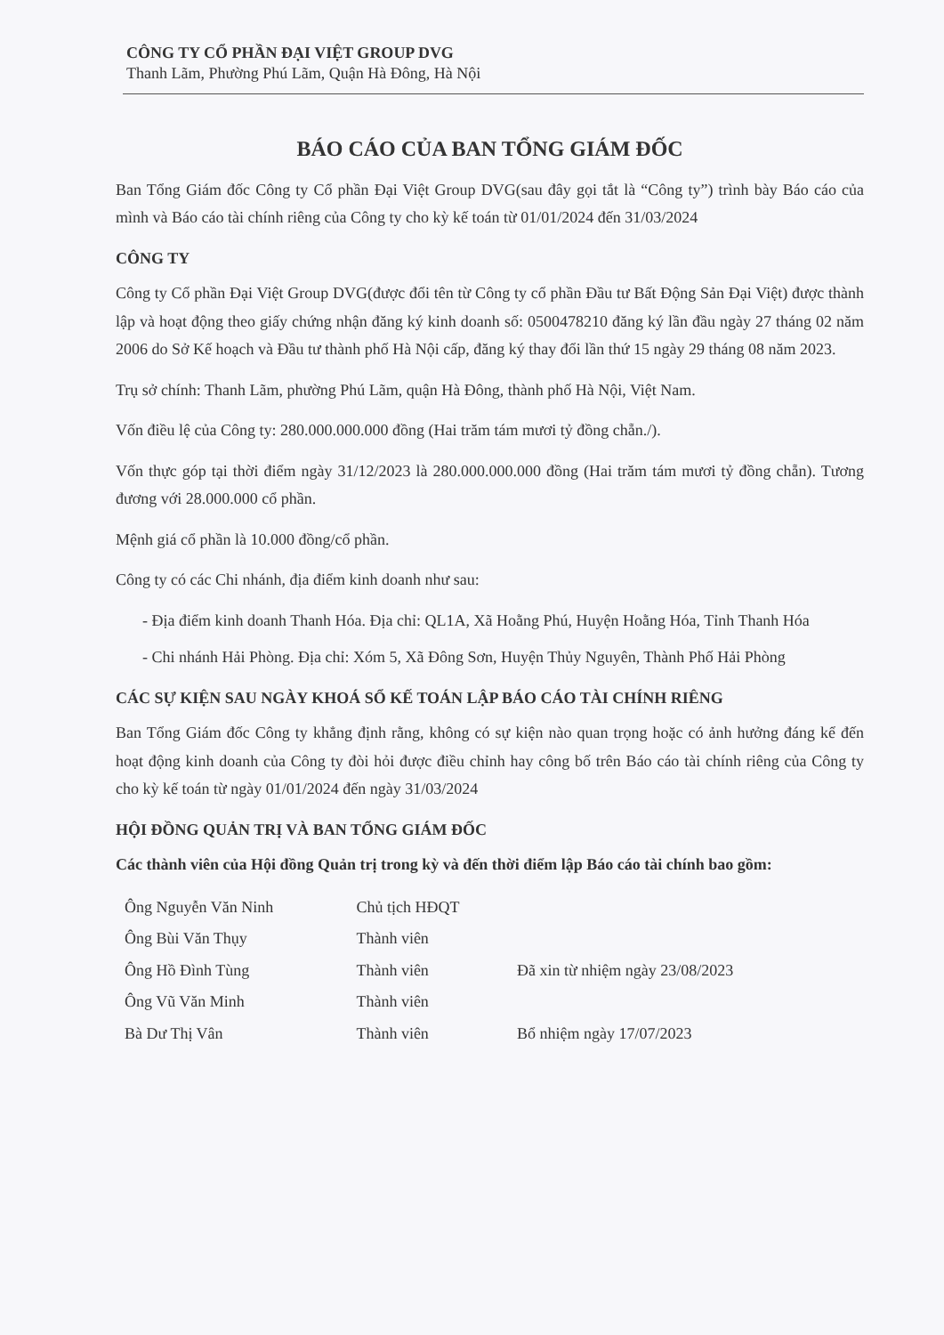CÔNG TY CỔ PHẦN ĐẠI VIỆT GROUP DVG
Thanh Lãm, Phường Phú Lãm, Quận Hà Đông, Hà Nội
BÁO CÁO CỦA BAN TỔNG GIÁM ĐỐC
Ban Tổng Giám đốc Công ty Cổ phần Đại Việt Group DVG(sau đây gọi tắt là “Công ty”) trình bày Báo cáo của mình và Báo cáo tài chính riêng của Công ty cho kỳ kế toán từ 01/01/2024 đến 31/03/2024
CÔNG TY
Công ty Cổ phần Đại Việt Group DVG(được đổi tên từ Công ty cổ phần Đầu tư Bất Động Sản Đại Việt) được thành lập và hoạt động theo giấy chứng nhận đăng ký kinh doanh số: 0500478210 đăng ký lần đầu ngày 27 tháng 02 năm 2006 do Sở Kế hoạch và Đầu tư thành phố Hà Nội cấp, đăng ký thay đổi lần thứ 15 ngày 29 tháng 08 năm 2023.
Trụ sở chính: Thanh Lãm, phường Phú Lãm, quận Hà Đông, thành phố Hà Nội, Việt Nam.
Vốn điều lệ của Công ty: 280.000.000.000 đồng (Hai trăm tám mươi tỷ đồng chẵn./).
Vốn thực góp tại thời điểm ngày 31/12/2023 là 280.000.000.000 đồng (Hai trăm tám mươi tỷ đồng chẵn). Tương đương với 28.000.000 cổ phần.
Mệnh giá cổ phần là 10.000 đồng/cổ phần.
Công ty có các Chi nhánh, địa điểm kinh doanh như sau:
- Địa điểm kinh doanh Thanh Hóa. Địa chỉ: QL1A, Xã Hoằng Phú, Huyện Hoằng Hóa, Tỉnh Thanh Hóa
- Chi nhánh Hải Phòng. Địa chỉ: Xóm 5, Xã Đông Sơn, Huyện Thủy Nguyên, Thành Phố Hải Phòng
CÁC SỰ KIỆN SAU NGÀY KHOÁ SỔ KẾ TOÁN LẬP BÁO CÁO TÀI CHÍNH RIÊNG
Ban Tổng Giám đốc Công ty khẳng định rằng, không có sự kiện nào quan trọng hoặc có ảnh hưởng đáng kể đến hoạt động kinh doanh của Công ty đòi hỏi được điều chỉnh hay công bố trên Báo cáo tài chính riêng của Công ty cho kỳ kế toán từ ngày 01/01/2024 đến ngày 31/03/2024
HỘI ĐỒNG QUẢN TRỊ VÀ BAN TỔNG GIÁM ĐỐC
Các thành viên của Hội đồng Quản trị trong kỳ và đến thời điểm lập Báo cáo tài chính bao gồm:
| Ông Nguyễn Văn Ninh | Chủ tịch HĐQT | |
| Ông Bùi Văn Thụy | Thành viên | |
| Ông Hồ Đình Tùng | Thành viên | Đã xin từ nhiệm ngày 23/08/2023 |
| Ông Vũ Văn Minh | Thành viên | |
| Bà Dư Thị Vân | Thành viên | Bổ nhiệm ngày 17/07/2023 |